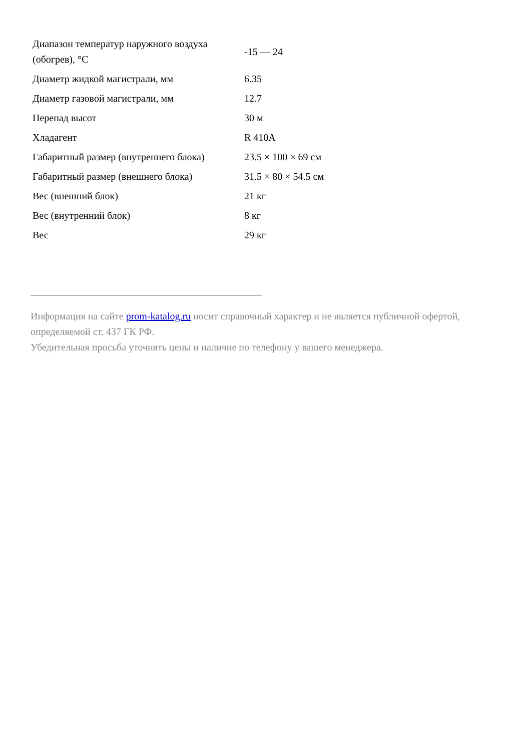| Диапазон температур наружного воздуха (обогрев), °C | -15 — 24 |
| Диаметр жидкой магистрали, мм | 6.35 |
| Диаметр газовой магистрали, мм | 12.7 |
| Перепад высот | 30 м |
| Хладагент | R 410A |
| Габаритный размер (внутреннего блока) | 23.5 × 100 × 69 см |
| Габаритный размер (внешнего блока) | 31.5 × 80 × 54.5 см |
| Вес (внешний блок) | 21 кг |
| Вес (внутренний блок) | 8 кг |
| Вес | 29 кг |
Информация на сайте prom-katalog.ru носит справочный характер и не является публичной офертой, определяемой ст. 437 ГК РФ.
Убедительная просьба уточнять цены и наличие по телефону у вашего менеджера.